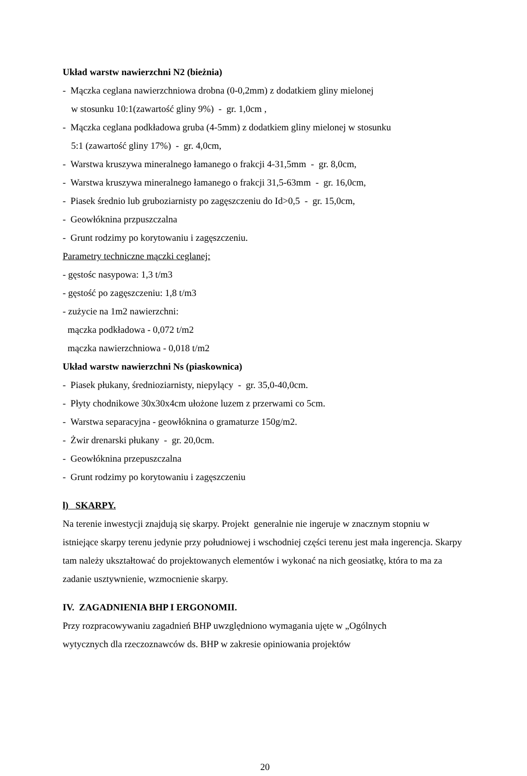Układ warstw nawierzchni N2 (bieżnia)
- Mączka ceglana nawierzchniowa drobna (0-0,2mm) z dodatkiem gliny mielonej
w stosunku 10:1(zawartość gliny 9%) - gr. 1,0cm ,
- Mączka ceglana podkładowa gruba (4-5mm) z dodatkiem gliny mielonej w stosunku
5:1 (zawartość gliny 17%) - gr. 4,0cm,
- Warstwa kruszywa mineralnego łamanego o frakcji 4-31,5mm - gr. 8,0cm,
- Warstwa kruszywa mineralnego łamanego o frakcji 31,5-63mm - gr. 16,0cm,
- Piasek średnio lub gruboziarnisty po zagęszczeniu do Id>0,5 - gr. 15,0cm,
- Geowłóknina przpuszczalna
- Grunt rodzimy po korytowaniu i zagęszczeniu.
Parametry techniczne mączki ceglanej:
- gęstośc nasypowa: 1,3 t/m3
- gęstość po zagęszczeniu: 1,8 t/m3
- zużycie na 1m2 nawierzchni:
mączka podkładowa - 0,072 t/m2
mączka nawierzchniowa - 0,018 t/m2
Układ warstw nawierzchni Ns (piaskownica)
- Piasek płukany, średnioziarnisty, niepylący - gr. 35,0-40,0cm.
- Płyty chodnikowe 30x30x4cm ułożone luzem z przerwami co 5cm.
- Warstwa separacyjna - geowłóknina o gramaturze 150g/m2.
- Żwir drenarski płukany - gr. 20,0cm.
- Geowłóknina przepuszczalna
- Grunt rodzimy po korytowaniu i zagęszczeniu
l) SKARPY.
Na terenie inwestycji znajdują się skarpy. Projekt generalnie nie ingeruje w znacznym stopniu w istniejące skarpy terenu jedynie przy południowej i wschodniej części terenu jest mała ingerencja. Skarpy tam należy ukształtować do projektowanych elementów i wykonać na nich geosiatkę, która to ma za zadanie usztywnienie, wzmocnienie skarpy.
IV. ZAGADNIENIA BHP I ERGONOMII.
Przy rozpracowywaniu zagadnień BHP uwzględniono wymagania ujęte w „Ogólnych
wytycznych dla rzeczoznawców ds. BHP w zakresie opiniowania projektów
20